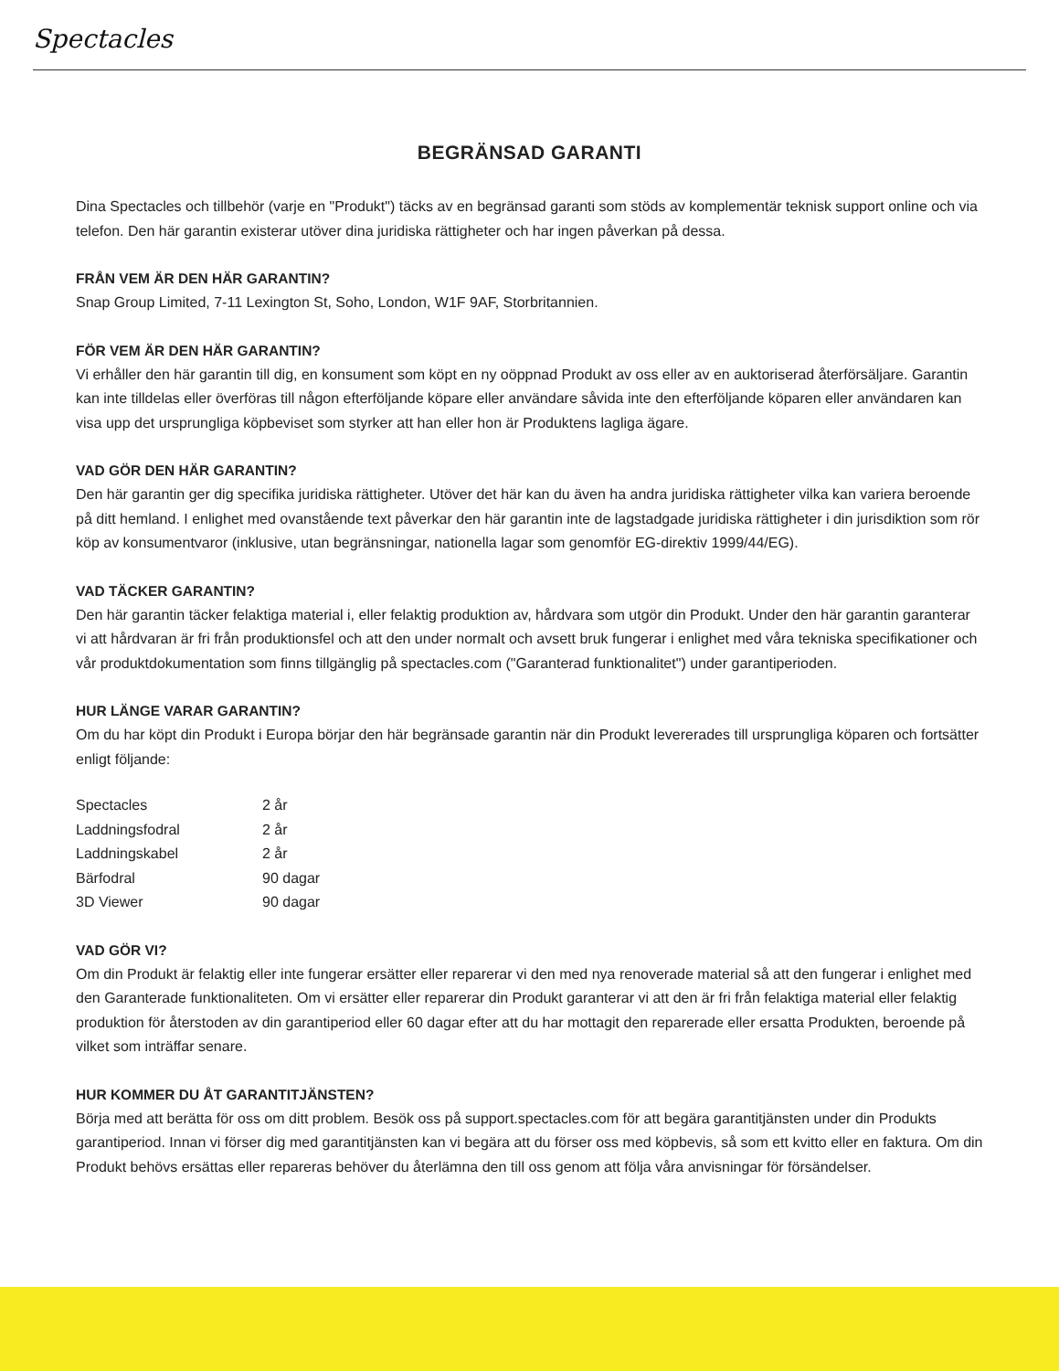Spectacles
BEGRÄNSAD GARANTI
Dina Spectacles och tillbehör (varje en "Produkt") täcks av en begränsad garanti som stöds av komplementär teknisk support online och via telefon. Den här garantin existerar utöver dina juridiska rättigheter och har ingen påverkan på dessa.
FRÅN VEM ÄR DEN HÄR GARANTIN?
Snap Group Limited, 7-11 Lexington St, Soho, London, W1F 9AF, Storbritannien.
FÖR VEM ÄR DEN HÄR GARANTIN?
Vi erhåller den här garantin till dig, en konsument som köpt en ny oöppnad Produkt av oss eller av en auktoriserad återförsäljare. Garantin kan inte tilldelas eller överföras till någon efterföljande köpare eller användare såvida inte den efterföljande köparen eller användaren kan visa upp det ursprungliga köpbeviset som styrker att han eller hon är Produktens lagliga ägare.
VAD GÖR DEN HÄR GARANTIN?
Den här garantin ger dig specifika juridiska rättigheter. Utöver det här kan du även ha andra juridiska rättigheter vilka kan variera beroende på ditt hemland. I enlighet med ovanstående text påverkar den här garantin inte de lagstadgade juridiska rättigheter i din jurisdiktion som rör köp av konsumentvaror (inklusive, utan begränsningar, nationella lagar som genomför EG-direktiv 1999/44/EG).
VAD TÄCKER GARANTIN?
Den här garantin täcker felaktiga material i, eller felaktig produktion av, hårdvara som utgör din Produkt. Under den här garantin garanterar vi att hårdvaran är fri från produktionsfel och att den under normalt och avsett bruk fungerar i enlighet med våra tekniska specifikationer och vår produktdokumentation som finns tillgänglig på spectacles.com ("Garanterad funktionalitet") under garantiperioden.
HUR LÄNGE VARAR GARANTIN?
Om du har köpt din Produkt i Europa börjar den här begränsade garantin när din Produkt levererades till ursprungliga köparen och fortsätter enligt följande:
| Spectacles | 2 år |
| Laddningsfodral | 2 år |
| Laddningskabel | 2 år |
| Bärfodral | 90 dagar |
| 3D Viewer | 90 dagar |
VAD GÖR VI?
Om din Produkt är felaktig eller inte fungerar ersätter eller reparerar vi den med nya renoverade material så att den fungerar i enlighet med den Garanterade funktionaliteten. Om vi ersätter eller reparerar din Produkt garanterar vi att den är fri från felaktiga material eller felaktig produktion för återstoden av din garantiperiod eller 60 dagar efter att du har mottagit den reparerade eller ersatta Produkten, beroende på vilket som inträffar senare.
HUR KOMMER DU ÅT GARANTITJÄNSTEN?
Börja med att berätta för oss om ditt problem. Besök oss på support.spectacles.com för att begära garantitjänsten under din Produkts garantiperiod. Innan vi förser dig med garantitjänsten kan vi begära att du förser oss med köpbevis, så som ett kvitto eller en faktura. Om din Produkt behövs ersättas eller repareras behöver du återlämna den till oss genom att följa våra anvisningar för försändelser.